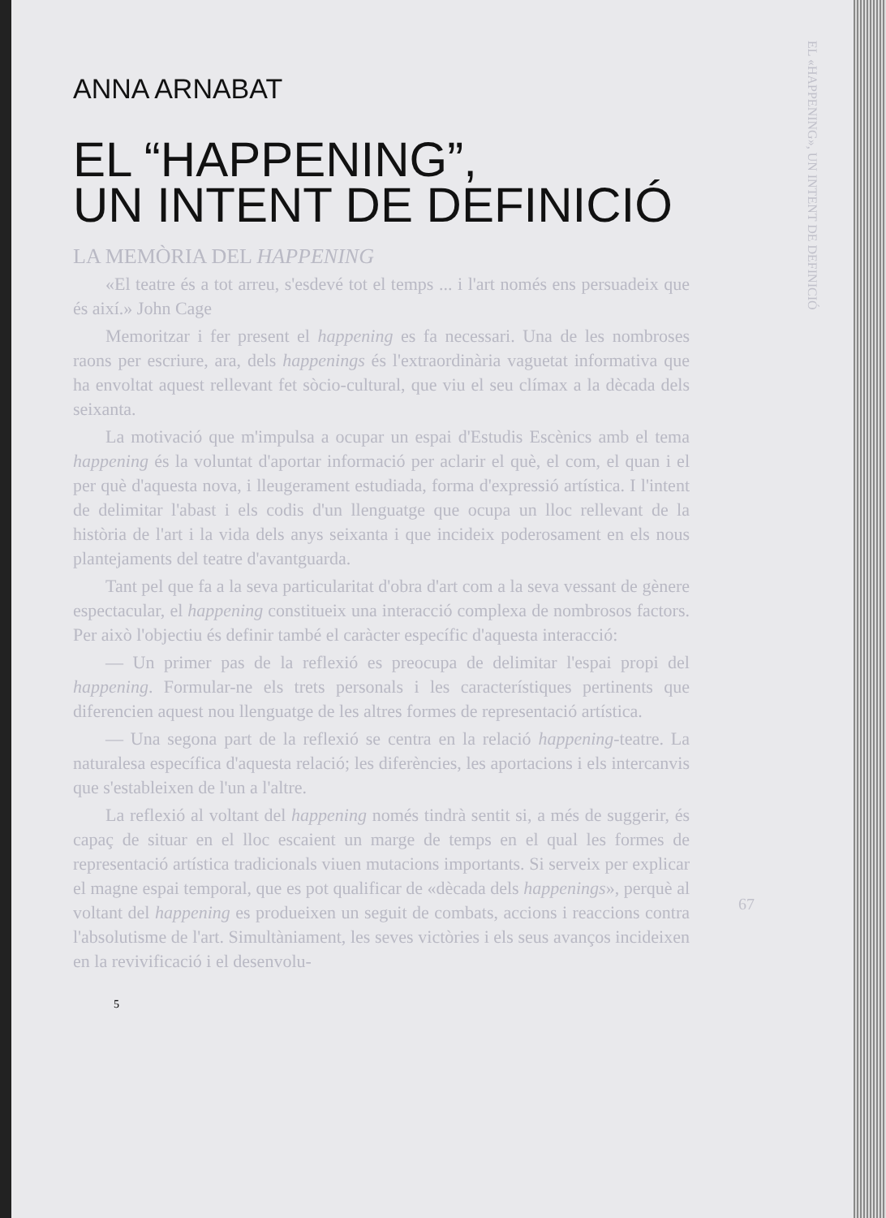ANNA ARNABAT
EL “HAPPENING”,
UN INTENT DE DEFINICIÓ
LA MEMÒRIA DEL HAPPENING
«El teatre és a tot arreu, s'esdevé tot el temps ... i l'art només ens persuadeix que és així.» John Cage
Memoritzar i fer present el happening es fa necessari. Una de les nombroses raons per escriure, ara, dels happenings és l'extraordinària vaguetat informativa que ha envoltat aquest rellevant fet sòcio-cultural, que viu el seu clímax a la dècada dels seixanta.
La motivació que m'impulsa a ocupar un espai d'Estudis Escènics amb el tema happening és la voluntat d'aportar informació per aclarir el què, el com, el quan i el per què d'aquesta nova, i lleugerament estudiada, forma d'expressió artística. I l'intent de delimitar l'abast i els codis d'un llenguatge que ocupa un lloc rellevant de la història de l'art i la vida dels anys seixanta i que incideix poderosament en els nous plantejaments del teatre d'avantguarda.
Tant pel que fa a la seva particularitat d'obra d'art com a la seva vessant de gènere espectacular, el happening constitueix una interacció complexa de nombrosos factors. Per això l'objectiu és definir també el caràcter específic d'aquesta interacció:
— Un primer pas de la reflexió es preocupa de delimitar l'espai propi del happening. Formular-ne els trets personals i les característiques pertinents que diferencien aquest nou llenguatge de les altres formes de representació artística.
— Una segona part de la reflexió se centra en la relació happening-teatre. La naturalesa específica d'aquesta relació; les diferències, les aportacions i els intercanvis que s'estableixen de l'un a l'altre.
La reflexió al voltant del happening només tindrà sentit si, a més de suggerir, és capaç de situar en el lloc escaient un marge de temps en el qual les formes de representació artística tradicionals viuen mutacions importants. Si serveix per explicar el magne espai temporal, que es pot qualificar de «dècada dels happenings», perquè al voltant del happening es produeixen un seguit de combats, accions i reaccions contra l'absolutisme de l'art. Simultàniament, les seves victòries i els seus avanços incideixen en la revivificació i el desenvolu-
5
EL «HAPPENING», UN INTENT DE DEFINICIÓ
67